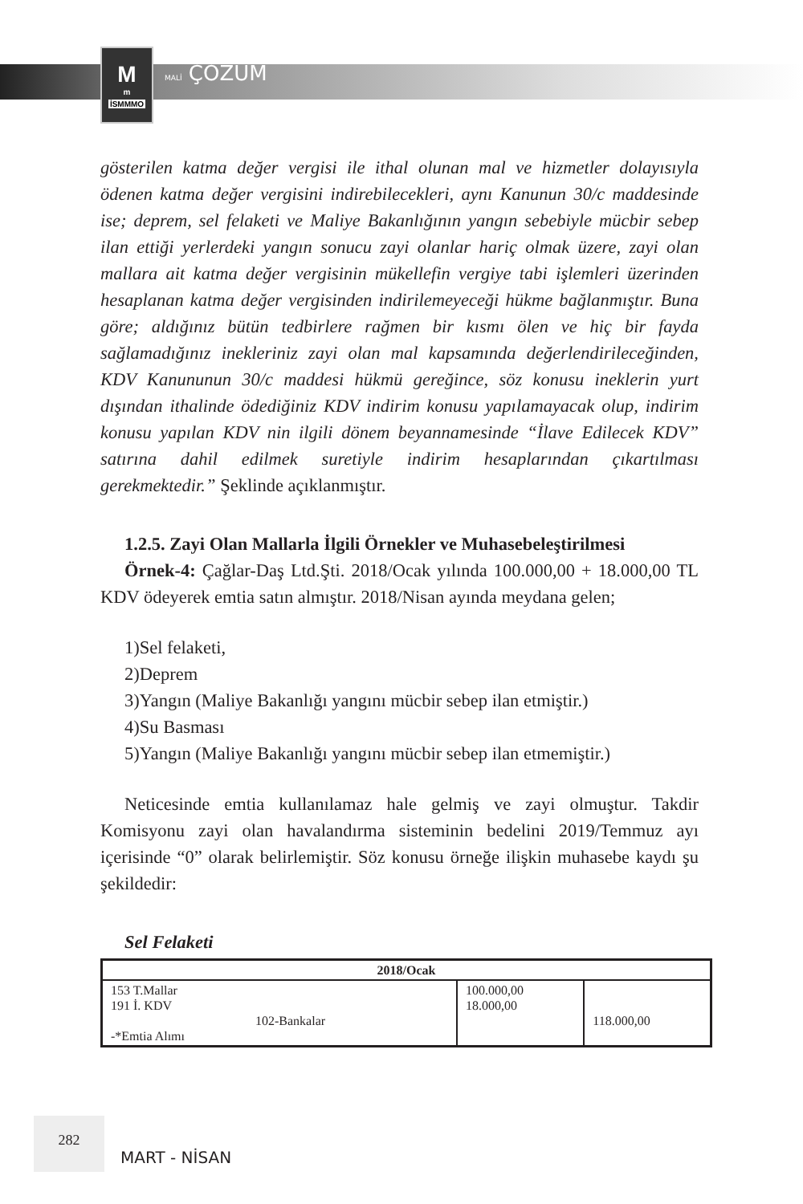M<sup>m</sup>
İSMMMO
MALİ ÇÖZÜM
gösterilen katma değer vergisi ile ithal olunan mal ve hizmetler dolayısıyla ödenen katma değer vergisini indirebilecekleri, aynı Kanunun 30/c maddesinde ise; deprem, sel felaketi ve Maliye Bakanlığının yangın sebebiyle mücbir sebep ilan ettiği yerlerdeki yangın sonucu zayi olanlar hariç olmak üzere, zayi olan mallara ait katma değer vergisinin mükellefin vergiye tabi işlemleri üzerinden hesaplanan katma değer vergisinden indirilemeyeceği hükme bağlanmıştır. Buna göre; aldığınız bütün tedbirlere rağmen bir kısmı ölen ve hiç bir fayda sağlamadığınız inekleriniz zayi olan mal kapsamında değerlendirileceğinden, KDV Kanununun 30/c maddesi hükmü gereğince, söz konusu ineklerin yurt dışından ithalinde ödediğiniz KDV indirim konusu yapılamayacak olup, indirim konusu yapılan KDV nin ilgili dönem beyannamesinde “İlave Edilecek KDV” satırına dahil edilmek suretiyle indirim hesaplarından çıkartılması gerekmektedir.” Şeklinde açıklanmıştır.
1.2.5. Zayi Olan Mallarla İlgili Örnekler ve Muhasebeleştirilmesi
Örnek-4: Çağlar-Daş Ltd.Şti. 2018/Ocak yılında 100.000,00 + 18.000,00 TL KDV ödeyerek emtia satın almıştır. 2018/Nisan ayında meydana gelen;
1)Sel felaketi,
2)Deprem
3)Yangın (Maliye Bakanlığı yangını mücbir sebep ilan etmiştir.)
4)Su Basması
5)Yangın (Maliye Bakanlığı yangını mücbir sebep ilan etmemiştir.)
Neticesinde emtia kullanılamaz hale gelmiş ve zayi olmuştur. Takdir Komisyonu zayi olan havalandırma sisteminin bedelini 2019/Temmuz ayı içerisinde “0” olarak belirlemiştir. Söz konusu örneğe ilişkin muhasebe kaydı şu şekildedir:
Sel Felaketi
| 2018/Ocak | | |
| --- | --- | --- |
| 153 T.Mallar 191 İ. KDV 102-Bankalar -*Emtia Alımı | 100.000,00 18.000,00 | 118.000,00 |
282
MART - NİSAN